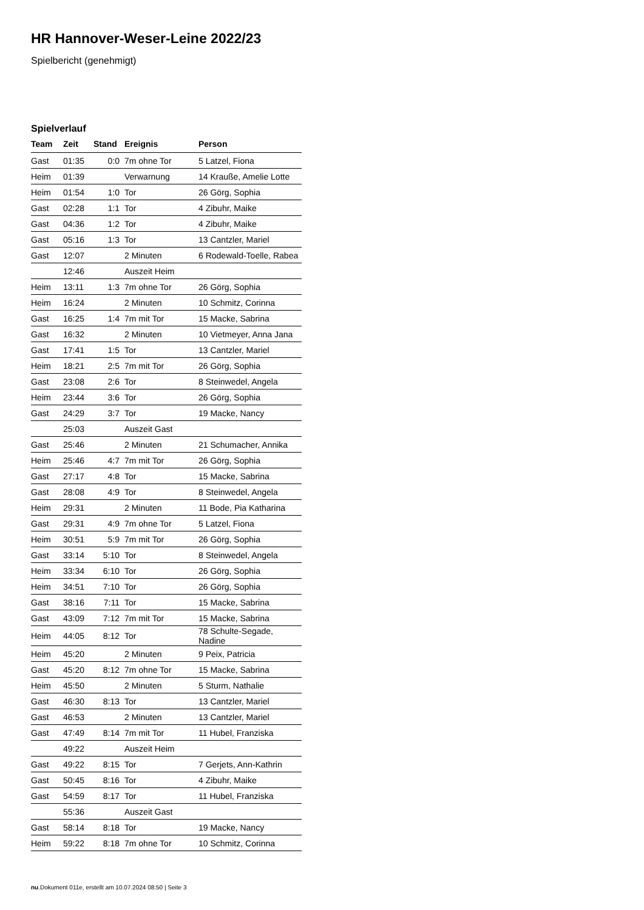HR Hannover-Weser-Leine 2022/23
Spielbericht (genehmigt)
Spielverlauf
| Team | Zeit | Stand | Ereignis | Person |
| --- | --- | --- | --- | --- |
| Gast | 01:35 | 0:0 | 7m ohne Tor | 5 Latzel, Fiona |
| Heim | 01:39 | | Verwarnung | 14 Krauße, Amelie Lotte |
| Heim | 01:54 | 1:0 | Tor | 26 Görg, Sophia |
| Gast | 02:28 | 1:1 | Tor | 4 Zibuhr, Maike |
| Gast | 04:36 | 1:2 | Tor | 4 Zibuhr, Maike |
| Gast | 05:16 | 1:3 | Tor | 13 Cantzler, Mariel |
| Gast | 12:07 | | 2 Minuten | 6 Rodewald-Toelle, Rabea |
| | 12:46 | | Auszeit Heim | |
| Heim | 13:11 | 1:3 | 7m ohne Tor | 26 Görg, Sophia |
| Heim | 16:24 | | 2 Minuten | 10 Schmitz, Corinna |
| Gast | 16:25 | 1:4 | 7m mit Tor | 15 Macke, Sabrina |
| Gast | 16:32 | | 2 Minuten | 10 Vietmeyer, Anna Jana |
| Gast | 17:41 | 1:5 | Tor | 13 Cantzler, Mariel |
| Heim | 18:21 | 2:5 | 7m mit Tor | 26 Görg, Sophia |
| Gast | 23:08 | 2:6 | Tor | 8 Steinwedel, Angela |
| Heim | 23:44 | 3:6 | Tor | 26 Görg, Sophia |
| Gast | 24:29 | 3:7 | Tor | 19 Macke, Nancy |
| | 25:03 | | Auszeit Gast | |
| Gast | 25:46 | | 2 Minuten | 21 Schumacher, Annika |
| Heim | 25:46 | 4:7 | 7m mit Tor | 26 Görg, Sophia |
| Gast | 27:17 | 4:8 | Tor | 15 Macke, Sabrina |
| Gast | 28:08 | 4:9 | Tor | 8 Steinwedel, Angela |
| Heim | 29:31 | | 2 Minuten | 11 Bode, Pia Katharina |
| Gast | 29:31 | 4:9 | 7m ohne Tor | 5 Latzel, Fiona |
| Heim | 30:51 | 5:9 | 7m mit Tor | 26 Görg, Sophia |
| Gast | 33:14 | 5:10 | Tor | 8 Steinwedel, Angela |
| Heim | 33:34 | 6:10 | Tor | 26 Görg, Sophia |
| Heim | 34:51 | 7:10 | Tor | 26 Görg, Sophia |
| Gast | 38:16 | 7:11 | Tor | 15 Macke, Sabrina |
| Gast | 43:09 | 7:12 | 7m mit Tor | 15 Macke, Sabrina |
| Heim | 44:05 | 8:12 | Tor | 78 Schulte-Segade, Nadine |
| Heim | 45:20 | | 2 Minuten | 9 Peix, Patricia |
| Gast | 45:20 | 8:12 | 7m ohne Tor | 15 Macke, Sabrina |
| Heim | 45:50 | | 2 Minuten | 5 Sturm, Nathalie |
| Gast | 46:30 | 8:13 | Tor | 13 Cantzler, Mariel |
| Gast | 46:53 | | 2 Minuten | 13 Cantzler, Mariel |
| Gast | 47:49 | 8:14 | 7m mit Tor | 11 Hubel, Franziska |
| | 49:22 | | Auszeit Heim | |
| Gast | 49:22 | 8:15 | Tor | 7 Gerjets, Ann-Kathrin |
| Gast | 50:45 | 8:16 | Tor | 4 Zibuhr, Maike |
| Gast | 54:59 | 8:17 | Tor | 11 Hubel, Franziska |
| | 55:36 | | Auszeit Gast | |
| Gast | 58:14 | 8:18 | Tor | 19 Macke, Nancy |
| Heim | 59:22 | 8:18 | 7m ohne Tor | 10 Schmitz, Corinna |
nu.Dokument 011e, erstellt am 10.07.2024 08:50 | Seite 3